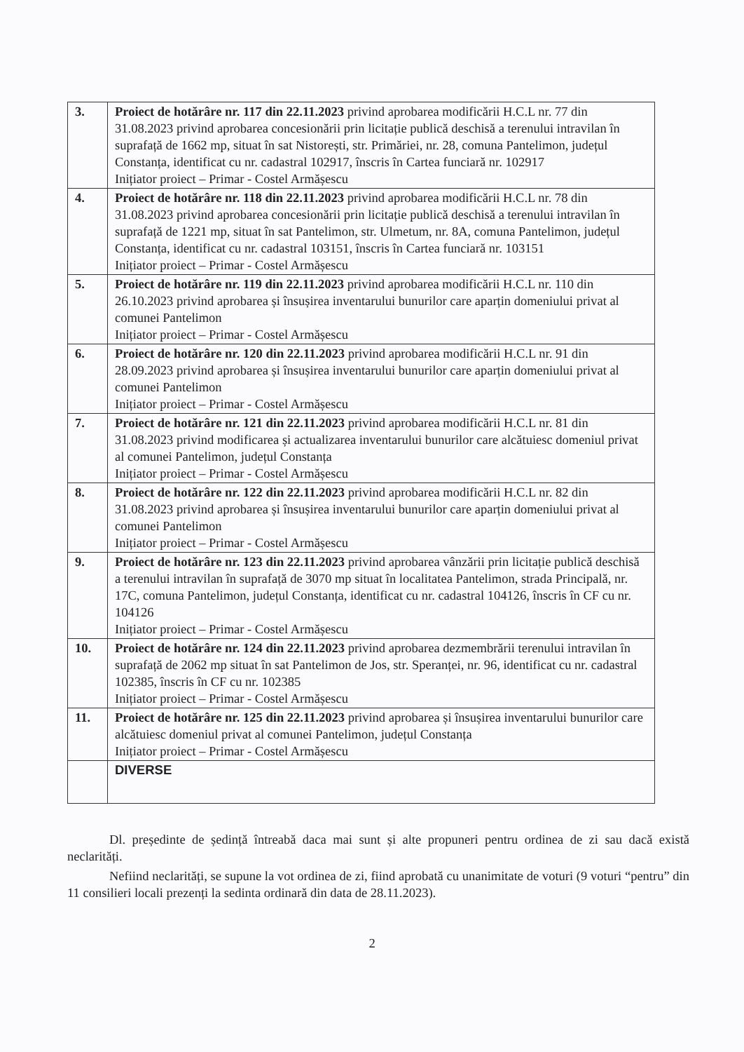| 3. | Proiect de hotărâre nr. 117 din 22.11.2023 privind aprobarea modificării H.C.L nr. 77 din 31.08.2023 privind aprobarea concesionării prin licitație publică deschisă a terenului intravilan în suprafață de 1662 mp, situat în sat Nistorești, str. Primăriei, nr. 28, comuna Pantelimon, județul Constanța, identificat cu nr. cadastral 102917, înscris în Cartea funciară nr. 102917 Inițiator proiect – Primar - Costel Armășescu |
| 4. | Proiect de hotărâre nr. 118 din 22.11.2023 privind aprobarea modificării H.C.L nr. 78 din 31.08.2023 privind aprobarea concesionării prin licitație publică deschisă a terenului intravilan în suprafață de 1221 mp, situat în sat Pantelimon, str. Ulmetum, nr. 8A, comuna Pantelimon, județul Constanța, identificat cu nr. cadastral 103151, înscris în Cartea funciară nr. 103151 Inițiator proiect – Primar - Costel Armășescu |
| 5. | Proiect de hotărâre nr. 119 din 22.11.2023 privind aprobarea modificării H.C.L nr. 110 din 26.10.2023 privind aprobarea și însușirea inventarului bunurilor care aparțin domeniului privat al comunei Pantelimon Inițiator proiect – Primar - Costel Armășescu |
| 6. | Proiect de hotărâre nr. 120 din 22.11.2023 privind aprobarea modificării H.C.L nr. 91 din 28.09.2023 privind aprobarea și însușirea inventarului bunurilor care aparțin domeniului privat al comunei Pantelimon Inițiator proiect – Primar - Costel Armășescu |
| 7. | Proiect de hotărâre nr. 121 din 22.11.2023 privind aprobarea modificării H.C.L nr. 81 din 31.08.2023 privind modificarea și actualizarea inventarului bunurilor care alcătuiesc domeniul privat al comunei Pantelimon, județul Constanța Inițiator proiect – Primar - Costel Armășescu |
| 8. | Proiect de hotărâre nr. 122 din 22.11.2023 privind aprobarea modificării H.C.L nr. 82 din 31.08.2023 privind aprobarea și însușirea inventarului bunurilor care aparțin domeniului privat al comunei Pantelimon Inițiator proiect – Primar - Costel Armășescu |
| 9. | Proiect de hotărâre nr. 123 din 22.11.2023 privind aprobarea vânzării prin licitație publică deschisă a terenului intravilan în suprafață de 3070 mp situat în localitatea Pantelimon, strada Principală, nr. 17C, comuna Pantelimon, județul Constanța, identificat cu nr. cadastral 104126, înscris în CF cu nr. 104126 Inițiator proiect – Primar - Costel Armășescu |
| 10. | Proiect de hotărâre nr. 124 din 22.11.2023 privind aprobarea dezmembrării terenului intravilan în suprafață de 2062 mp situat în sat Pantelimon de Jos, str. Speranței, nr. 96, identificat cu nr. cadastral 102385, înscris în CF cu nr. 102385 Inițiator proiect – Primar - Costel Armășescu |
| 11. | Proiect de hotărâre nr. 125 din 22.11.2023 privind aprobarea și însușirea inventarului bunurilor care alcătuiesc domeniul privat al comunei Pantelimon, județul Constanța Inițiator proiect – Primar - Costel Armășescu |
| | DIVERSE |
Dl. președinte de ședință întreabă daca mai sunt și alte propuneri pentru ordinea de zi sau dacă există neclarități.
Nefiind neclarități, se supune la vot ordinea de zi, fiind aprobată cu unanimitate de voturi (9 voturi “pentru” din 11 consilieri locali prezenți la sedinta ordinară din data de 28.11.2023).
2